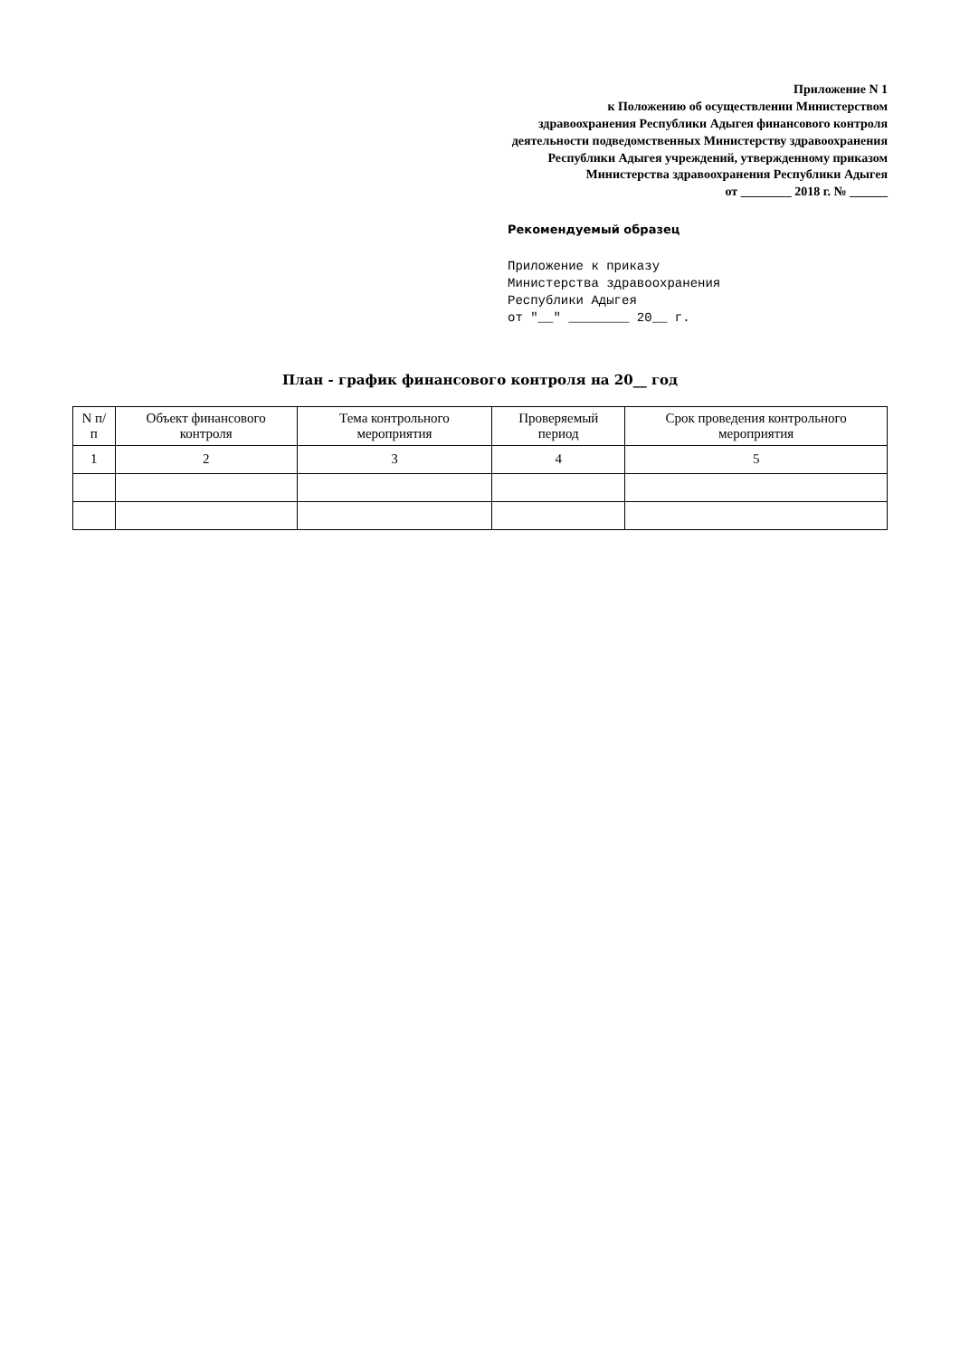Приложение N 1
к Положению об осуществлении Министерством здравоохранения Республики Адыгея финансового контроля деятельности подведомственных Министерству здравоохранения Республики Адыгея учреждений, утвержденному приказом Министерства здравоохранения Республики Адыгея
от ________ 2018 г. № ______
Рекомендуемый образец
Приложение к приказу
Министерства здравоохранения
Республики Адыгея
от "__" ________ 20__ г.
План - график финансового контроля на 20__ год
| N п/п | Объект финансового контроля | Тема контрольного мероприятия | Проверяемый период | Срок проведения контрольного мероприятия |
| --- | --- | --- | --- | --- |
| 1 | 2 | 3 | 4 | 5 |